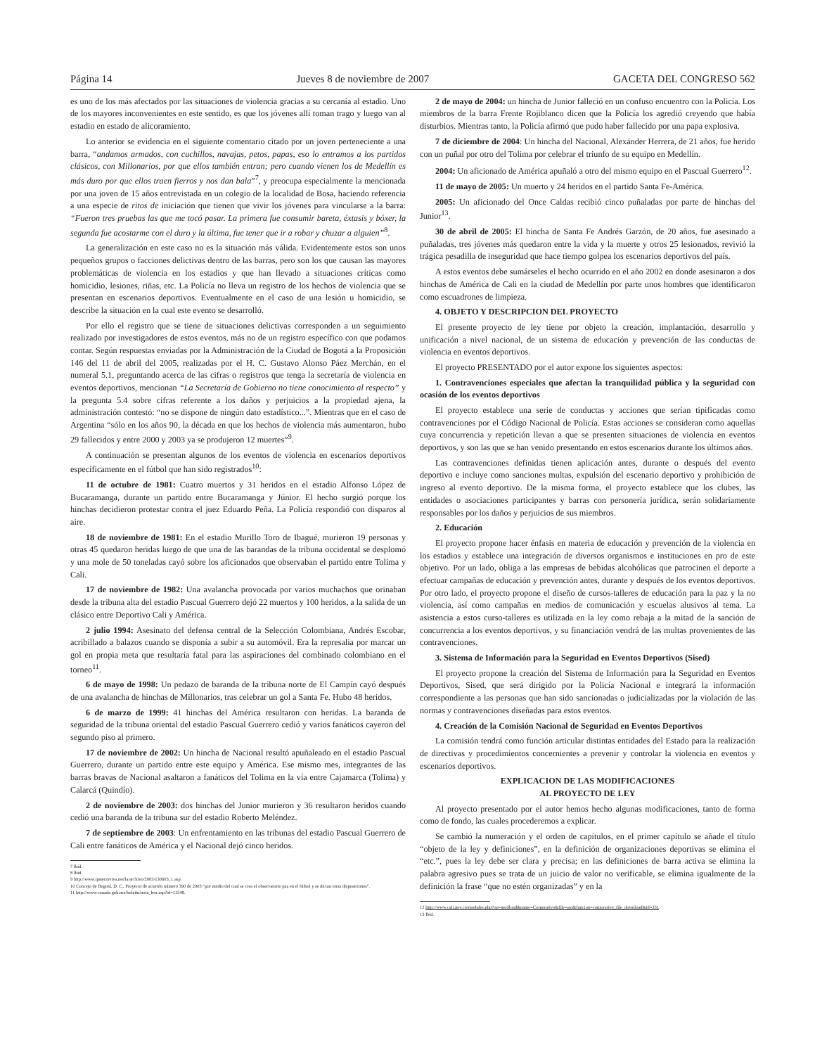Página 14 Jueves 8 de noviembre de 2007 GACETA DEL CONGRESO 562
es uno de los más afectados por las situaciones de violencia gracias a su cercanía al estadio. Uno de los mayores inconvenientes en este sentido, es que los jóvenes allí toman trago y luego van al estadio en estado de alicoramiento.
Lo anterior se evidencia en el siguiente comentario citado por un joven perteneciente a una barra, “andamos armados, con cuchillos, navajas, petos, papas, eso lo entramos a los partidos clásicos, con Millonarios, por que ellos también entran; pero cuando vienen los de Medellín es más duro por que ellos traen fierros y nos dan bala”<sup>7</sup>, y preocupa especialmente la mencionada por una joven de 15 años entrevistada en un colegio de la localidad de Bosa, haciendo referencia a una especie de ritos de iniciación que tienen que vivir los jóvenes para vincularse a la barra: “Fueron tres pruebas las que me tocó pasar. La primera fue consumir bareta, éxtasis y bóxer, la segunda fue acostarme con el duro y la última, fue tener que ir a robar y chuzar a alguien”<sup>8</sup>.
La generalización en este caso no es la situación más válida. Evidentemente estos son unos pequeños grupos o facciones delictivas dentro de las barras, pero son los que causan las mayores problemáticas de violencia en los estadios y que han llevado a situaciones críticas como homicidio, lesiones, riñas, etc. La Policía no lleva un registro de los hechos de violencia que se presentan en escenarios deportivos. Eventualmente en el caso de una lesión u homicidio, se describe la situación en la cual este evento se desarrolló.
Por ello el registro que se tiene de situaciones delictivas corresponden a un seguimiento realizado por investigadores de estos eventos, más no de un registro específico con que podamos contar. Según respuestas enviadas por la Administración de la Ciudad de Bogotá a la Proposición 146 del 11 de abril del 2005, realizadas por el H. C. Gustavo Alonso Páez Merchán, en el numeral 5.1, preguntando acerca de las cifras o registros que tenga la secretaría de violencia en eventos deportivos, mencionan “La Secretaría de Gobierno no tiene conocimiento al respecto” y la pregunta 5.4 sobre cifras referente a los daños y perjuicios a la propiedad ajena, la administración contestó: “no se dispone de ningún dato estadístico...”. Mientras que en el caso de Argentina “sólo en los años 90, la década en que los hechos de violencia más aumentaron, hubo 29 fallecidos y entre 2000 y 2003 ya se produjeron 12 muertes”<sup>9</sup>.
A continuación se presentan algunos de los eventos de violencia en escenarios deportivos específicamente en el fútbol que han sido registrados<sup>10</sup>:
11 de octubre de 1981: Cuatro muertos y 31 heridos en el estadio Alfonso López de Bucaramanga, durante un partido entre Bucaramanga y Júnior. El hecho surgió porque los hinchas decidieron protestar contra el juez Eduardo Peña. La Policía respondió con disparos al aire.
18 de noviembre de 1981: En el estadio Murillo Toro de Ibagué, murieron 19 personas y otras 45 quedaron heridas luego de que una de las barandas de la tribuna occidental se desplomó y una mole de 50 toneladas cayó sobre los aficionados que observaban el partido entre Tolima y Cali.
17 de noviembre de 1982: Una avalancha provocada por varios muchachos que orinaban desde la tribuna alta del estadio Pascual Guerrero dejó 22 muertos y 100 heridos, a la salida de un clásico entre Deportivo Cali y América.
2 julio 1994: Asesinato del defensa central de la Selección Colombiana, Andrés Escobar, acribillado a balazos cuando se disponía a subir a su automóvil. Era la represalia por marcar un gol en propia meta que resultaría fatal para las aspiraciones del combinado colombiano en el torneo<sup>11</sup>.
6 de mayo de 1998: Un pedazo de baranda de la tribuna norte de El Campín cayó después de una avalancha de hinchas de Millonarios, tras celebrar un gol a Santa Fe. Hubo 48 heridos.
6 de marzo de 1999: 41 hinchas del América resultaron con heridas. La baranda de seguridad de la tribuna oriental del estadio Pascual Guerrero cedió y varios fanáticos cayeron del segundo piso al primero.
17 de noviembre de 2002: Un hincha de Nacional resultó apuñaleado en el estadio Pascual Guerrero, durante un partido entre este equipo y América. Ese mismo mes, integrantes de las barras bravas de Nacional asaltaron a fanáticos del Tolima en la vía entre Cajamarca (Tolima) y Calarcá (Quindío).
2 de noviembre de 2003: dos hinchas del Junior murieron y 36 resultaron heridos cuando cedió una baranda de la tribuna sur del estadio Roberto Meléndez.
7 de septiembre de 2003: Un enfrentamiento en las tribunas del estadio Pascual Guerrero de Cali entre fanáticos de América y el Nacional dejó cinco heridos.
7 Ibíd.
8 Ibíd.
9 http://www.ipsterraviva.net/la/archivo/2003/130603_1.asp.
10 Concejo de Bogotá, D. C., Proyecto de acuerdo número 390 de 2005 “por medio del cual se crea el observatorio paz en el fútbol y se dictan otras disposiciones”.
11 http://www.conade.gob.mx/boletin/nota_leer.asp?id=11548.
2 de mayo de 2004: un hincha de Junior falleció en un confuso encuentro con la Policía. Los miembros de la barra Frente Rojiblanco dicen que la Policía los agredió creyendo que había disturbios. Mientras tanto, la Policía afirmó que pudo haber fallecido por una papa explosiva.
7 de diciembre de 2004: Un hincha del Nacional, Alexánder Herrera, de 21 años, fue herido con un puñal por otro del Tolima por celebrar el triunfo de su equipo en Medellín.
2004: Un aficionado de América apuñaló a otro del mismo equipo en el Pascual Guerrero<sup>12</sup>.
11 de mayo de 2005: Un muerto y 24 heridos en el partido Santa Fe-América.
2005: Un aficionado del Once Caldas recibió cinco puñaladas por parte de hinchas del Junior<sup>13</sup>.
30 de abril de 2005: El hincha de Santa Fe Andrés Garzón, de 20 años, fue asesinado a puñaladas, tres jóvenes más quedaron entre la vida y la muerte y otros 25 lesionados, revivió la trágica pesadilla de inseguridad que hace tiempo golpea los escenarios deportivos del país.
A estos eventos debe sumárseles el hecho ocurrido en el año 2002 en donde asesinaron a dos hinchas de América de Cali en la ciudad de Medellín por parte unos hombres que identificaron como escuadrones de limpieza.
4. OBJETO Y DESCRIPCION DEL PROYECTO
El presente proyecto de ley tiene por objeto la creación, implantación, desarrollo y unificación a nivel nacional, de un sistema de educación y prevención de las conductas de violencia en eventos deportivos.
El proyecto PRESENTADO por el autor expone los siguientes aspectos:
1. Contravenciones especiales que afectan la tranquilidad pública y la seguridad con ocasión de los eventos deportivos
El proyecto establece una serie de conductas y acciones que serían tipificadas como contravenciones por el Código Nacional de Policía. Estas acciones se consideran como aquellas cuya concurrencia y repetición llevan a que se presenten situaciones de violencia en eventos deportivos, y son las que se han venido presentando en estos escenarios durante los últimos años.
Las contravenciones definidas tienen aplicación antes, durante o después del evento deportivo e incluye como sanciones multas, expulsión del escenario deportivo y prohibición de ingreso al evento deportivo. De la misma forma, el proyecto establece que los clubes, las entidades o asociaciones participantes y barras con personería jurídica, serán solidariamente responsables por los daños y perjuicios de sus miembros.
2. Educación
El proyecto propone hacer énfasis en materia de educación y prevención de la violencia en los estadios y establece una integración de diversos organismos e instituciones en pro de este objetivo. Por un lado, obliga a las empresas de bebidas alcohólicas que patrocinen el deporte a efectuar campañas de educación y prevención antes, durante y después de los eventos deportivos. Por otro lado, el proyecto propone el diseño de cursos-talleres de educación para la paz y la no violencia, así como campañas en medios de comunicación y escuelas alusivos al tema. La asistencia a estos curso-talleres es utilizada en la ley como rebaja a la mitad de la sanción de concurrencia a los eventos deportivos, y su financiación vendrá de las multas provenientes de las contravenciones.
3. Sistema de Información para la Seguridad en Eventos Deportivos (Sised)
El proyecto propone la creación del Sistema de Información para la Seguridad en Eventos Deportivos, Sised, que será dirigido por la Policía Nacional e integrará la información correspondiente a las personas que han sido sancionadas o judicializadas por la violación de las normas y contravenciones diseñadas para estos eventos.
4. Creación de la Comisión Nacional de Seguridad en Eventos Deportivos
La comisión tendrá como función articular distintas entidades del Estado para la realización de directivas y procedimientos concernientes a prevenir y controlar la violencia en eventos y escenarios deportivos.
EXPLICACION DE LAS MODIFICACIONES
AL PROYECTO DE LEY
Al proyecto presentado por el autor hemos hecho algunas modificaciones, tanto de forma como de fondo, las cuales procederemos a explicar.
Se cambió la numeración y el orden de capítulos, en el primer capítulo se añade el título “objeto de la ley y definiciones”, en la definición de organizaciones deportivas se elimina el “etc.”, pues la ley debe ser clara y precisa; en las definiciones de barra activa se elimina la palabra agresivo pues se trata de un juicio de valor no verificable, se elimina igualmente de la definición la frase “que no estén organizadas” y en la
12 http://www.cali.gov.co/modules.php?op=modload&name=Corporativo&file=gst&funcion=corporativo_file_download&id=331.
13 Ibid.